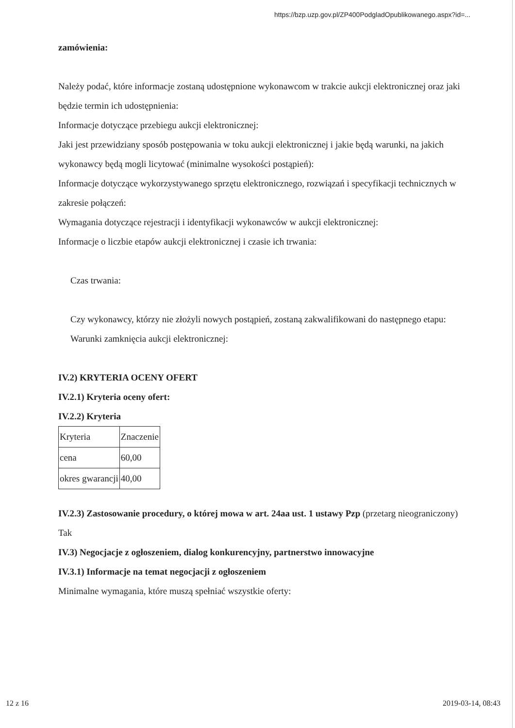https://bzp.uzp.gov.pl/ZP400PodgladOpublikowanego.aspx?id=...
zamówienia:
Należy podać, które informacje zostaną udostępnione wykonawcom w trakcie aukcji elektronicznej oraz jaki będzie termin ich udostępnienia:
Informacje dotyczące przebiegu aukcji elektronicznej:
Jaki jest przewidziany sposób postępowania w toku aukcji elektronicznej i jakie będą warunki, na jakich wykonawcy będą mogli licytować (minimalne wysokości postąpień):
Informacje dotyczące wykorzystywanego sprzętu elektronicznego, rozwiązań i specyfikacji technicznych w zakresie połączeń:
Wymagania dotyczące rejestracji i identyfikacji wykonawców w aukcji elektronicznej:
Informacje o liczbie etapów aukcji elektronicznej i czasie ich trwania:
Czas trwania:
Czy wykonawcy, którzy nie złożyli nowych postąpień, zostaną zakwalifikowani do następnego etapu:
Warunki zamknięcia aukcji elektronicznej:
IV.2) KRYTERIA OCENY OFERT
IV.2.1) Kryteria oceny ofert:
IV.2.2) Kryteria
| Kryteria | Znaczenie |
| cena | 60,00 |
| okres gwarancji | 40,00 |
IV.2.3) Zastosowanie procedury, o której mowa w art. 24aa ust. 1 ustawy Pzp (przetarg nieograniczony)
Tak
IV.3) Negocjacje z ogłoszeniem, dialog konkurencyjny, partnerstwo innowacyjne
IV.3.1) Informacje na temat negocjacji z ogłoszeniem
Minimalne wymagania, które muszą spełniać wszystkie oferty:
12 z 16 2019-03-14, 08:43